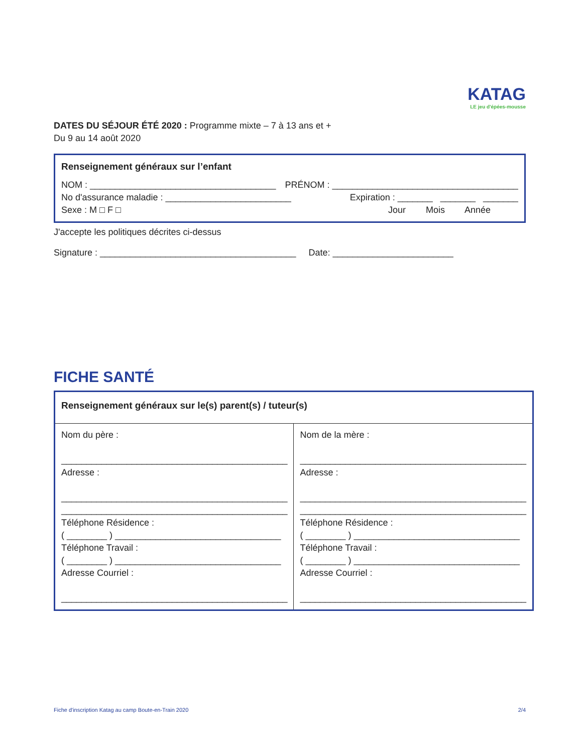KATAG
LE jeu d'épées-mousse
DATES DU SÉJOUR ÉTÉ 2020 : Programme mixte – 7 à 13 ans et +
Du 9 au 14 août 2020
Renseignement généraux sur l’enfant
NOM : _____________________________________ PRÉNOM : _____________________________________
No d'assurance maladie : _________________________ Expiration : _______ _______ _______
Sexe : M □ F □ Jour Mois Année
J'accepte les politiques décrites ci-dessus
Signature : _______________________________________ Date: ________________________
FICHE SANTÉ
| Renseignement généraux sur le(s) parent(s) / tuteur(s) | |
| Nom du père : _____________________________________________ Adresse : _____________________________________________ _____________________________________________ Téléphone Résidence : ( ________ ) _________________________________ Téléphone Travail : ( ________ ) _________________________________ Adresse Courriel : _____________________________________________ | Nom de la mère : _____________________________________________ Adresse : _____________________________________________ _____________________________________________ Téléphone Résidence : ( ________ ) _________________________________ Téléphone Travail : ( ________ ) _________________________________ Adresse Courriel : _____________________________________________ |
Fiche d'inscription Katag au camp Boute-en-Train 2020 2/4